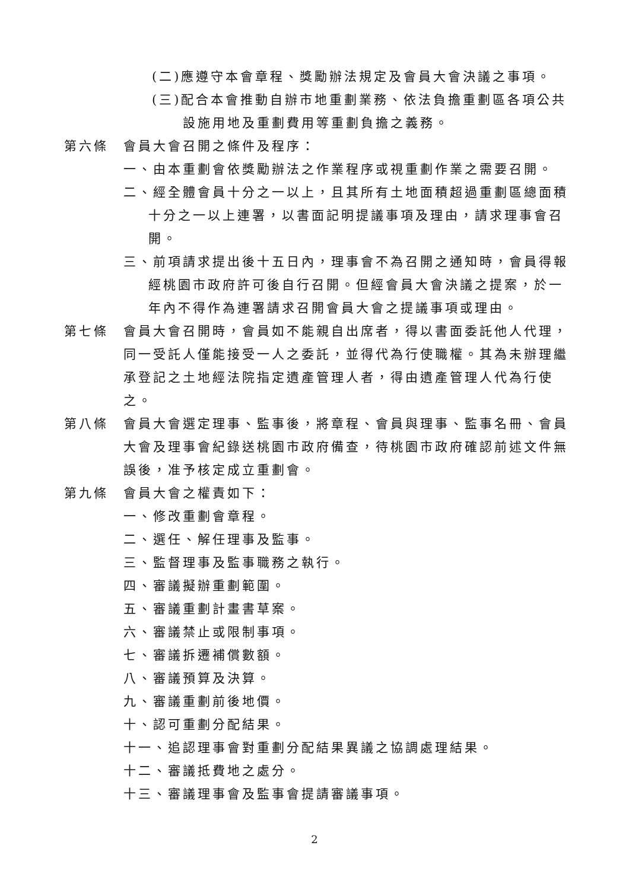(二)應遵守本會章程、獎勵辦法規定及會員大會決議之事項。
(三)配合本會推動自辦市地重劃業務、依法負擔重劃區各項公共
設施用地及重劃費用等重劃負擔之義務。
第六條 會員大會召開之條件及程序：
一、由本重劃會依獎勵辦法之作業程序或視重劃作業之需要召開。
二、經全體會員十分之一以上，且其所有土地面積超過重劃區總面積十分之一以上連署，以書面記明提議事項及理由，請求理事會召開。
三、前項請求提出後十五日內，理事會不為召開之通知時，會員得報經桃園市政府許可後自行召開。但經會員大會決議之提案，於一年內不得作為連署請求召開會員大會之提議事項或理由。
第七條 會員大會召開時，會員如不能親自出席者，得以書面委託他人代理，同一受託人僅能接受一人之委託，並得代為行使職權。其為未辦理繼承登記之土地經法院指定遺產管理人者，得由遺產管理人代為行使之。
第八條 會員大會選定理事、監事後，將章程、會員與理事、監事名冊、會員大會及理事會紀錄送桃園市政府備查，待桃園市政府確認前述文件無誤後，准予核定成立重劃會。
第九條 會員大會之權責如下：
一、修改重劃會章程。
二、選任、解任理事及監事。
三、監督理事及監事職務之執行。
四、審議擬辦重劃範圍。
五、審議重劃計畫書草案。
六、審議禁止或限制事項。
七、審議拆遷補償數額。
八、審議預算及決算。
九、審議重劃前後地價。
十、認可重劃分配結果。
十一、追認理事會對重劃分配結果異議之協調處理結果。
十二、審議抵費地之處分。
十三、審議理事會及監事會提請審議事項。
2